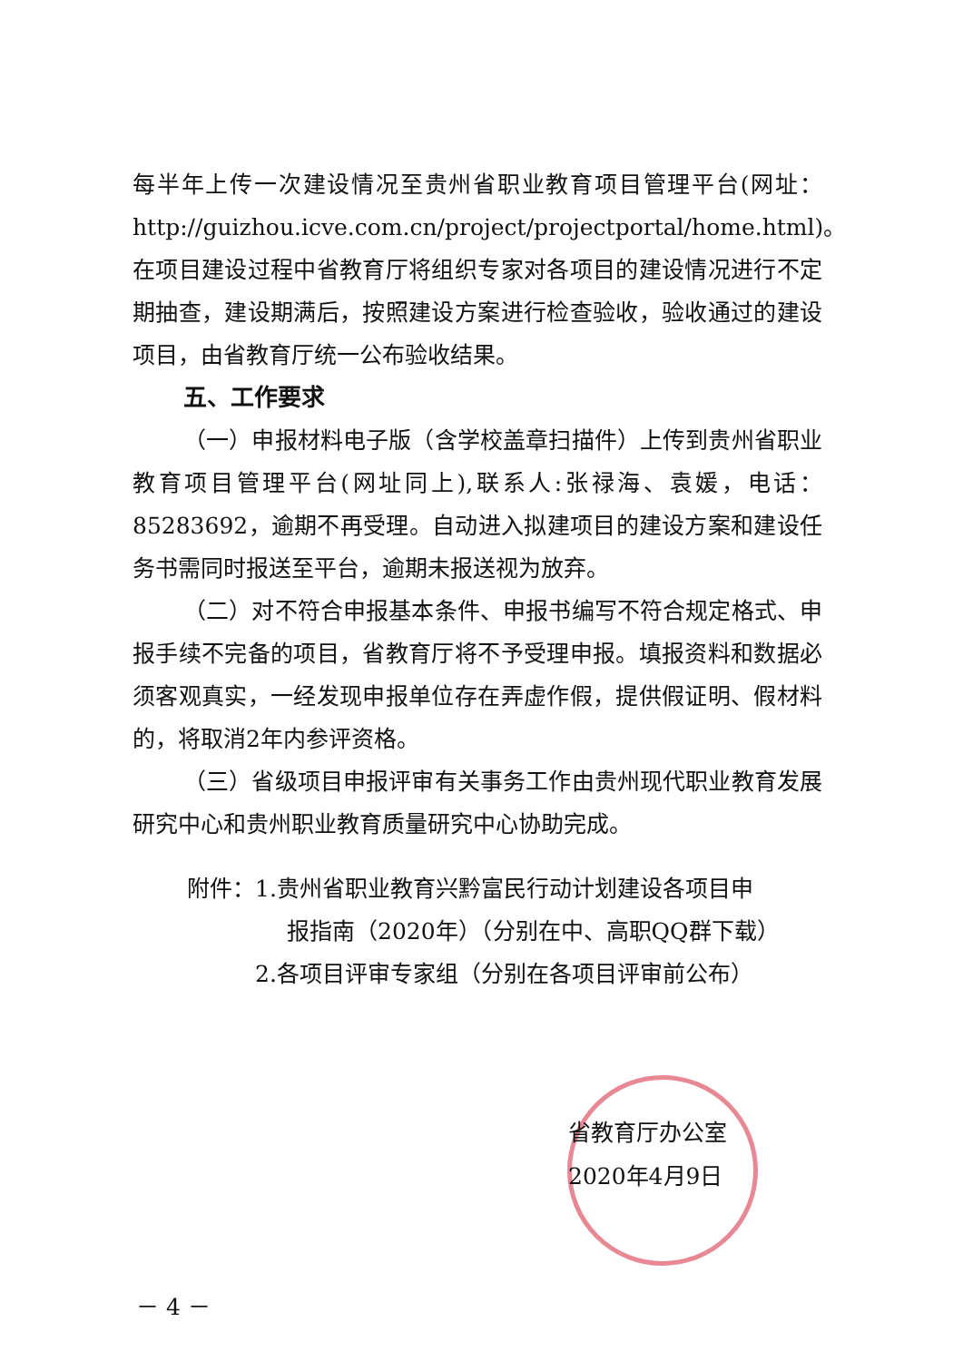每半年上传一次建设情况至贵州省职业教育项目管理平台(网址：http://guizhou.icve.com.cn/project/projectportal/home.html)。在项目建设过程中省教育厅将组织专家对各项目的建设情况进行不定期抽查，建设期满后，按照建设方案进行检查验收，验收通过的建设项目，由省教育厅统一公布验收结果。
五、工作要求
（一）申报材料电子版（含学校盖章扫描件）上传到贵州省职业教育项目管理平台(网址同上),联系人:张禄海、袁媛，电话：85283692，逾期不再受理。自动进入拟建项目的建设方案和建设任务书需同时报送至平台，逾期未报送视为放弃。
（二）对不符合申报基本条件、申报书编写不符合规定格式、申报手续不完备的项目，省教育厅将不予受理申报。填报资料和数据必须客观真实，一经发现申报单位存在弄虚作假，提供假证明、假材料的，将取消2年内参评资格。
（三）省级项目申报评审有关事务工作由贵州现代职业教育发展研究中心和贵州职业教育质量研究中心协助完成。
附件：1.贵州省职业教育兴黔富民行动计划建设各项目申
报指南（2020年）（分别在中、高职QQ群下载）
2.各项目评审专家组（分别在各项目评审前公布）
省教育厅办公室
2020年4月9日
－ 4 －